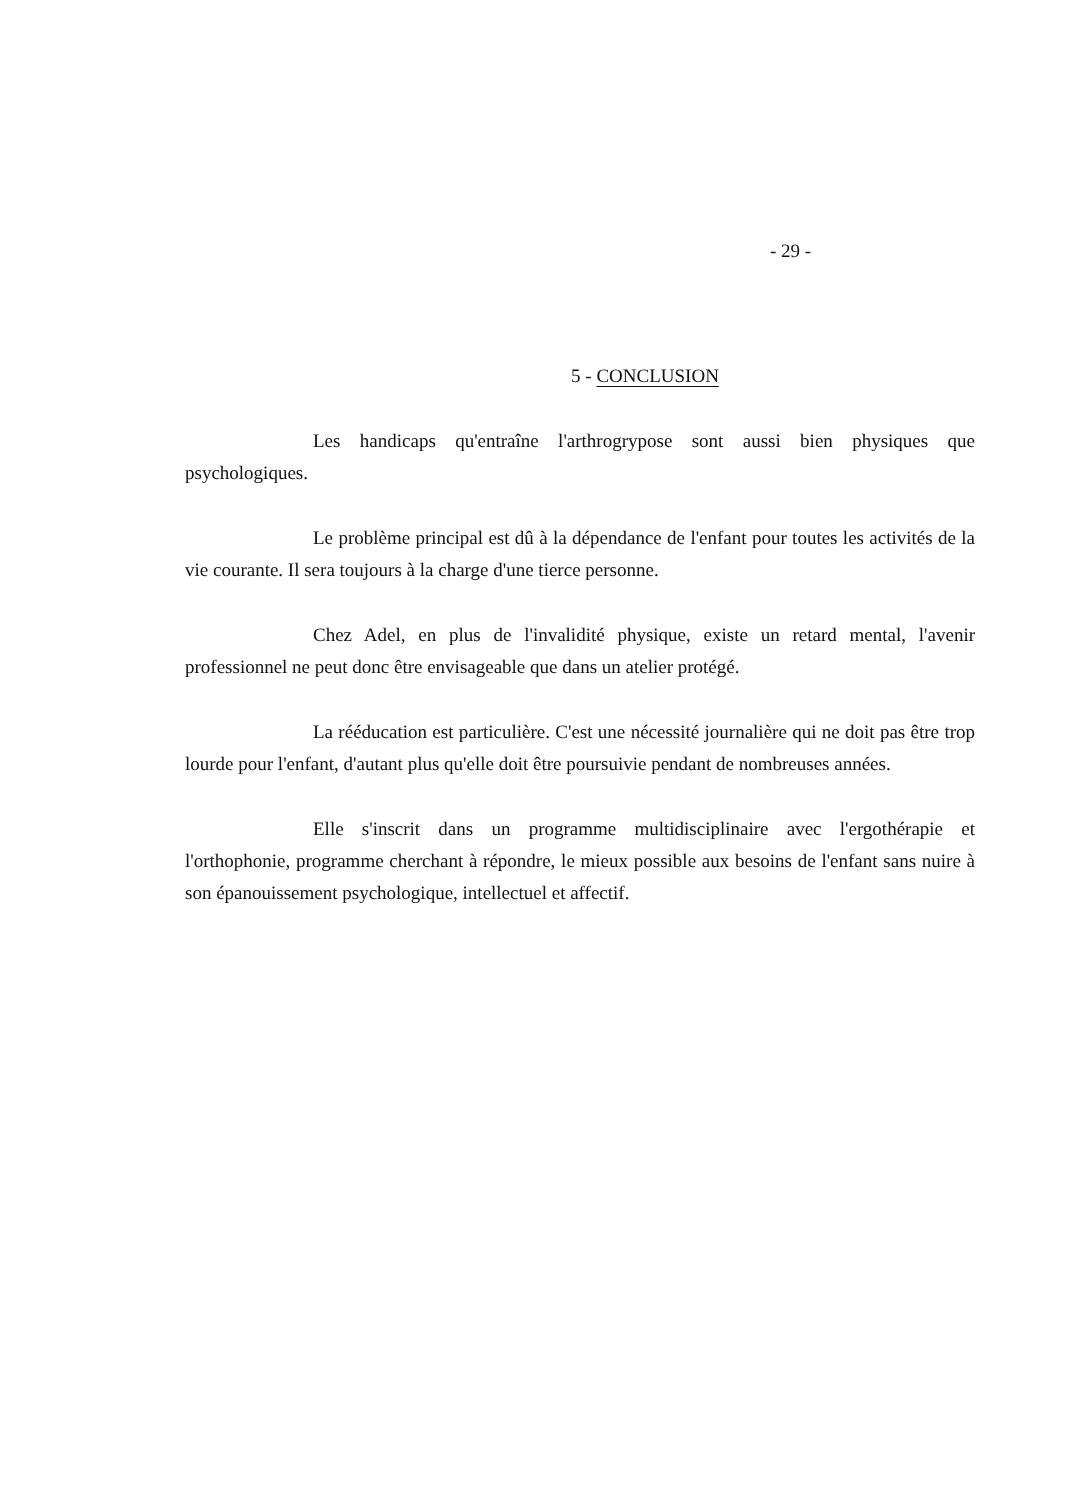- 29 -
5 - CONCLUSION
Les handicaps qu'entraîne l'arthrogrypose sont aussi bien physiques que psychologiques.
Le problème principal est dû à la dépendance de l'enfant pour toutes les activités de la vie courante. Il sera toujours à la charge d'une tierce personne.
Chez Adel, en plus de l'invalidité physique, existe un retard mental, l'avenir professionnel ne peut donc être envisageable que dans un atelier protégé.
La rééducation est particulière. C'est une nécessité journalière qui ne doit pas être trop lourde pour l'enfant, d'autant plus qu'elle doit être poursuivie pendant de nombreuses années.
Elle s'inscrit dans un programme multidisciplinaire avec l'ergothérapie et l'orthophonie, programme cherchant à répondre, le mieux possible aux besoins de l'enfant sans nuire à son épanouissement psychologique, intellectuel et affectif.